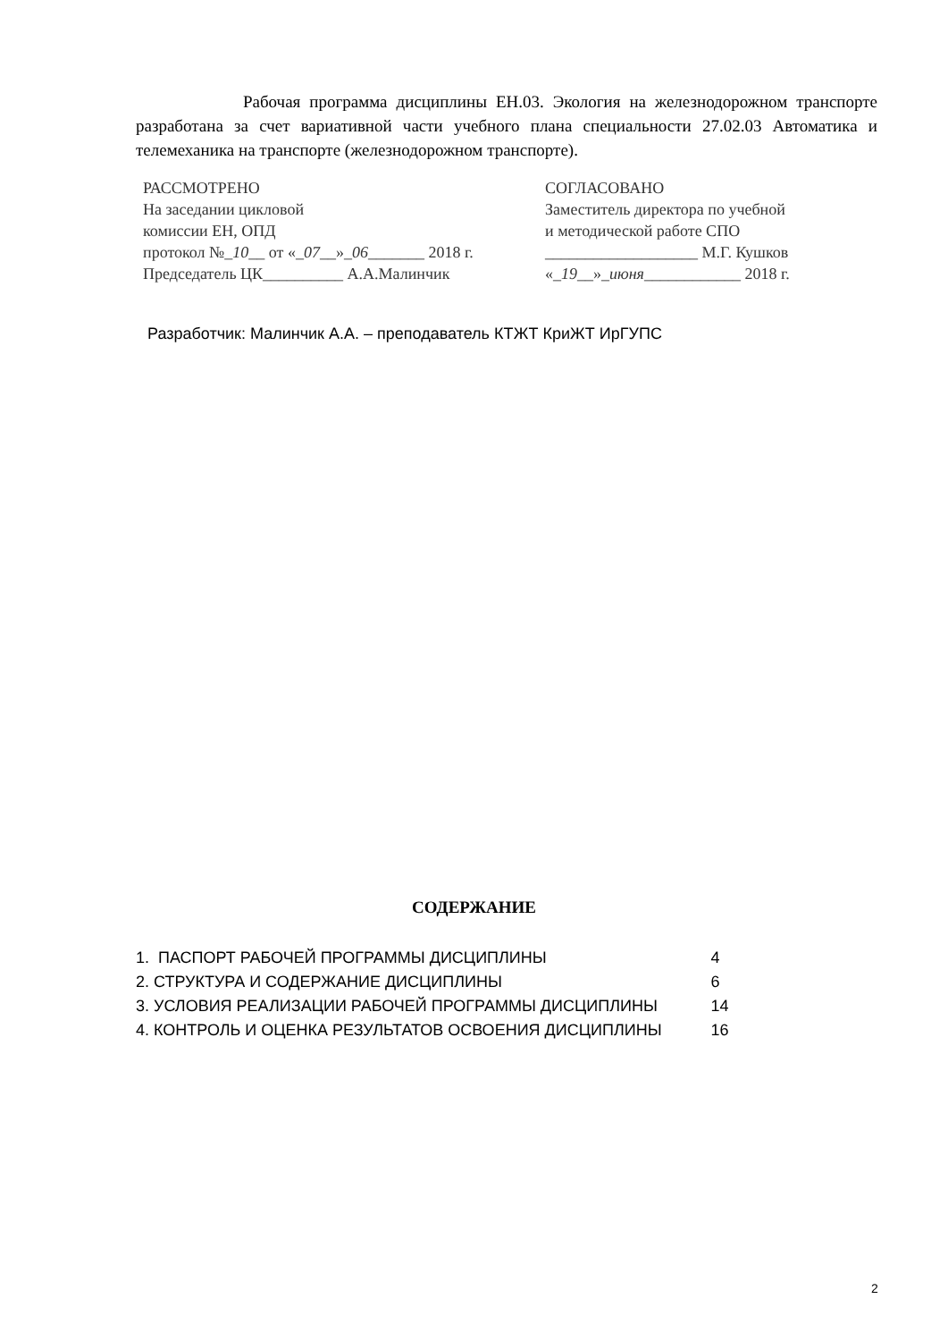Рабочая программа дисциплины ЕН.03. Экология на железнодорожном транспорте разработана за счет вариативной части учебного плана специальности 27.02.03 Автоматика и телемеханика на транспорте (железнодорожном транспорте).
РАССМОТРЕНО
На заседании цикловой
комиссии ЕН, ОПД
протокол №_10__ от «_07__»_06_______ 2018 г.
Председатель ЦК__________ А.А.Малинчик
СОГЛАСОВАНО
Заместитель директора по учебной
и методической работе СПО
___________________ М.Г. Кушков
«_19__»_июня____________ 2018 г.
Разработчик: Малинчик А.А. – преподаватель КТЖТ КриЖТ ИрГУПС
СОДЕРЖАНИЕ
| 1. ПАСПОРТ РАБОЧЕЙ ПРОГРАММЫ ДИСЦИПЛИНЫ | 4 |
| 2. СТРУКТУРА И СОДЕРЖАНИЕ ДИСЦИПЛИНЫ | 6 |
| 3. УСЛОВИЯ РЕАЛИЗАЦИИ РАБОЧЕЙ ПРОГРАММЫ ДИСЦИПЛИНЫ | 14 |
| 4. КОНТРОЛЬ И ОЦЕНКА РЕЗУЛЬТАТОВ ОСВОЕНИЯ ДИСЦИПЛИНЫ | 16 |
2